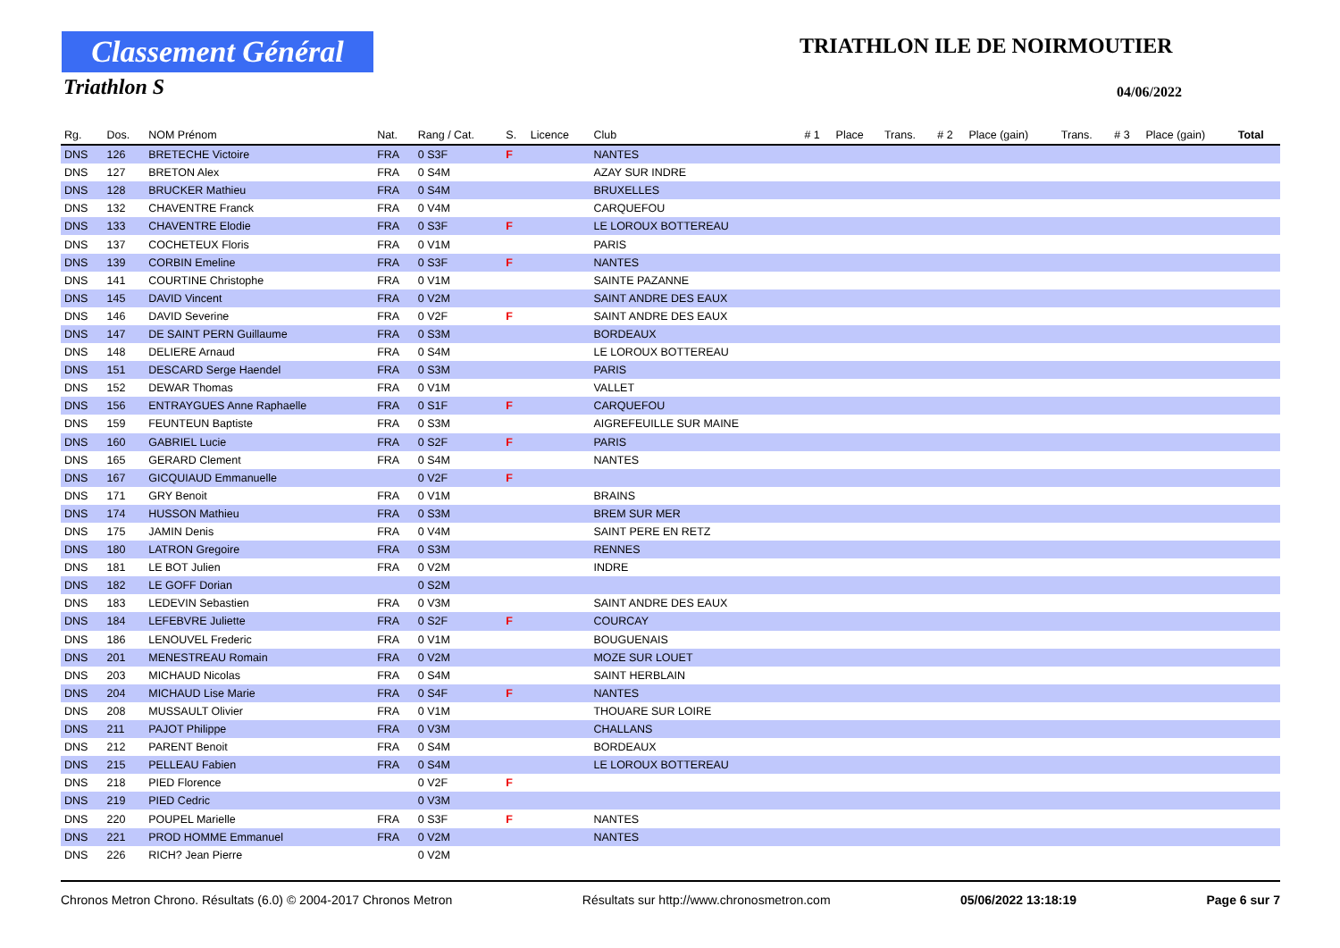Classement Général
Triathlon S
TRIATHLON ILE DE NOIRMOUTIER
04/06/2022
| Rg. | Dos. | NOM Prénom | Nat. | Rang / Cat. | S. | Licence | Club | # 1 | Place | Trans. | # 2 | Place (gain) | Trans. | # 3 | Place (gain) | Total |
| --- | --- | --- | --- | --- | --- | --- | --- | --- | --- | --- | --- | --- | --- | --- | --- | --- |
| DNS | 126 | BRETECHE Victoire | FRA | 0 S3F | F | | NANTES | | | | | | | | | |
| DNS | 127 | BRETON Alex | FRA | 0 S4M | | | AZAY SUR INDRE | | | | | | | | | |
| DNS | 128 | BRUCKER Mathieu | FRA | 0 S4M | | | BRUXELLES | | | | | | | | | |
| DNS | 132 | CHAVENTRE Franck | FRA | 0 V4M | | | CARQUEFOU | | | | | | | | | |
| DNS | 133 | CHAVENTRE Elodie | FRA | 0 S3F | F | | LE LOROUX BOTTEREAU | | | | | | | | | |
| DNS | 137 | COCHETEUX Floris | FRA | 0 V1M | | | PARIS | | | | | | | | | |
| DNS | 139 | CORBIN Emeline | FRA | 0 S3F | F | | NANTES | | | | | | | | | |
| DNS | 141 | COURTINE Christophe | FRA | 0 V1M | | | SAINTE PAZANNE | | | | | | | | | |
| DNS | 145 | DAVID Vincent | FRA | 0 V2M | | | SAINT ANDRE DES EAUX | | | | | | | | | |
| DNS | 146 | DAVID Severine | FRA | 0 V2F | F | | SAINT ANDRE DES EAUX | | | | | | | | | |
| DNS | 147 | DE SAINT PERN Guillaume | FRA | 0 S3M | | | BORDEAUX | | | | | | | | | |
| DNS | 148 | DELIERE Arnaud | FRA | 0 S4M | | | LE LOROUX BOTTEREAU | | | | | | | | | |
| DNS | 151 | DESCARD Serge Haendel | FRA | 0 S3M | | | PARIS | | | | | | | | | |
| DNS | 152 | DEWAR Thomas | FRA | 0 V1M | | | VALLET | | | | | | | | | |
| DNS | 156 | ENTRAYGUES Anne Raphaelle | FRA | 0 S1F | F | | CARQUEFOU | | | | | | | | | |
| DNS | 159 | FEUNTEUN Baptiste | FRA | 0 S3M | | | AIGREFEUILLE SUR MAINE | | | | | | | | | |
| DNS | 160 | GABRIEL Lucie | FRA | 0 S2F | F | | PARIS | | | | | | | | | |
| DNS | 165 | GERARD Clement | FRA | 0 S4M | | | NANTES | | | | | | | | | |
| DNS | 167 | GICQUIAUD Emmanuelle | | 0 V2F | F | | | | | | | | | | | |
| DNS | 171 | GRY Benoit | FRA | 0 V1M | | | BRAINS | | | | | | | | | |
| DNS | 174 | HUSSON Mathieu | FRA | 0 S3M | | | BREM SUR MER | | | | | | | | | |
| DNS | 175 | JAMIN Denis | FRA | 0 V4M | | | SAINT PERE EN RETZ | | | | | | | | | |
| DNS | 180 | LATRON Gregoire | FRA | 0 S3M | | | RENNES | | | | | | | | | |
| DNS | 181 | LE BOT Julien | FRA | 0 V2M | | | INDRE | | | | | | | | | |
| DNS | 182 | LE GOFF Dorian | | 0 S2M | | | | | | | | | | | | |
| DNS | 183 | LEDEVIN Sebastien | FRA | 0 V3M | | | SAINT ANDRE DES EAUX | | | | | | | | | |
| DNS | 184 | LEFEBVRE Juliette | FRA | 0 S2F | F | | COURCAY | | | | | | | | | |
| DNS | 186 | LENOUVEL Frederic | FRA | 0 V1M | | | BOUGUENAIS | | | | | | | | | |
| DNS | 201 | MENESTREAU Romain | FRA | 0 V2M | | | MOZE SUR LOUET | | | | | | | | | |
| DNS | 203 | MICHAUD Nicolas | FRA | 0 S4M | | | SAINT HERBLAIN | | | | | | | | | |
| DNS | 204 | MICHAUD Lise Marie | FRA | 0 S4F | F | | NANTES | | | | | | | | | |
| DNS | 208 | MUSSAULT Olivier | FRA | 0 V1M | | | THOUARE SUR LOIRE | | | | | | | | | |
| DNS | 211 | PAJOT Philippe | FRA | 0 V3M | | | CHALLANS | | | | | | | | | |
| DNS | 212 | PARENT Benoit | FRA | 0 S4M | | | BORDEAUX | | | | | | | | | |
| DNS | 215 | PELLEAU Fabien | FRA | 0 S4M | | | LE LOROUX BOTTEREAU | | | | | | | | | |
| DNS | 218 | PIED Florence | | 0 V2F | F | | | | | | | | | | | |
| DNS | 219 | PIED Cedric | | 0 V3M | | | | | | | | | | | | |
| DNS | 220 | POUPEL Marielle | FRA | 0 S3F | F | | NANTES | | | | | | | | | |
| DNS | 221 | PROD HOMME Emmanuel | FRA | 0 V2M | | | NANTES | | | | | | | | | |
| DNS | 226 | RICH? Jean Pierre | | 0 V2M | | | | | | | | | | | | |
Chronos Metron Chrono. Résultats (6.0) © 2004-2017 Chronos Metron Résultats sur http://www.chronosmetron.com 05/06/2022 13:18:19 Page 6 sur 7